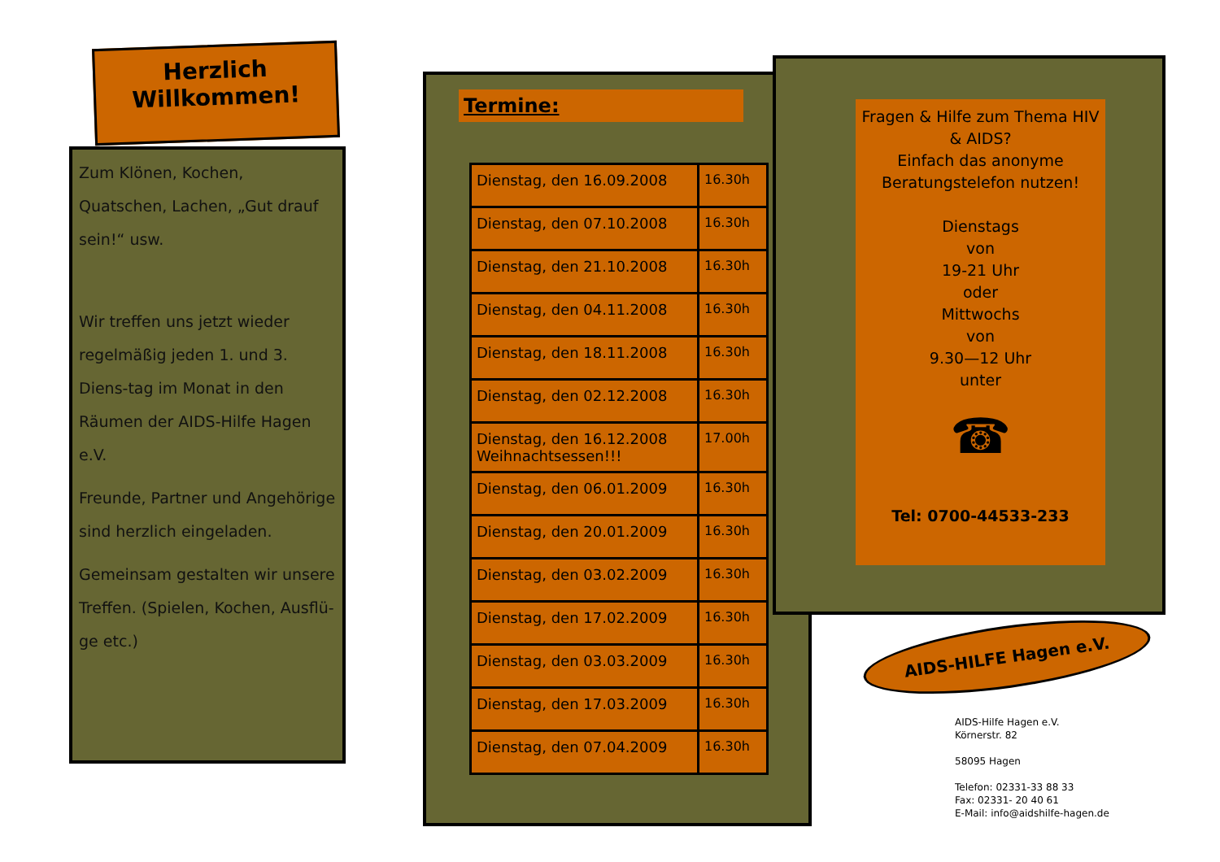Herzlich
Willkommen!
Zum Klönen, Kochen, Quatschen, Lachen, „Gut drauf sein!“ usw.
Wir treffen uns jetzt wieder regelmäßig jeden 1. und 3. Diens-tag im Monat in den Räumen der AIDS-Hilfe Hagen e.V.
Freunde, Partner und Angehörige sind herzlich eingeladen.
Gemeinsam gestalten wir unsere Treffen. (Spielen, Kochen, Ausflü-ge etc.)
Termine:
| Dienstag, den 16.09.2008 | 16.30h |
| Dienstag, den 07.10.2008 | 16.30h |
| Dienstag, den 21.10.2008 | 16.30h |
| Dienstag, den 04.11.2008 | 16.30h |
| Dienstag, den 18.11.2008 | 16.30h |
| Dienstag, den 02.12.2008 | 16.30h |
| Dienstag, den 16.12.2008 Weihnachtsessen!!! | 17.00h |
| Dienstag, den 06.01.2009 | 16.30h |
| Dienstag, den 20.01.2009 | 16.30h |
| Dienstag, den 03.02.2009 | 16.30h |
| Dienstag, den 17.02.2009 | 16.30h |
| Dienstag, den 03.03.2009 | 16.30h |
| Dienstag, den 17.03.2009 | 16.30h |
| Dienstag, den 07.04.2009 | 16.30h |
Fragen & Hilfe zum Thema HIV & AIDS?
Einfach das anonyme Beratungstelefon nutzen!
Dienstags
von
19-21 Uhr
oder
Mittwochs
von
9.30—12 Uhr
unter
☎
Tel: 0700-44533-233
AIDS-HILFE Hagen e.V.
AIDS-Hilfe Hagen e.V.
Körnerstr. 82
58095 Hagen
Telefon: 02331-33 88 33
Fax: 02331- 20 40 61
E-Mail: info@aidshilfe-hagen.de